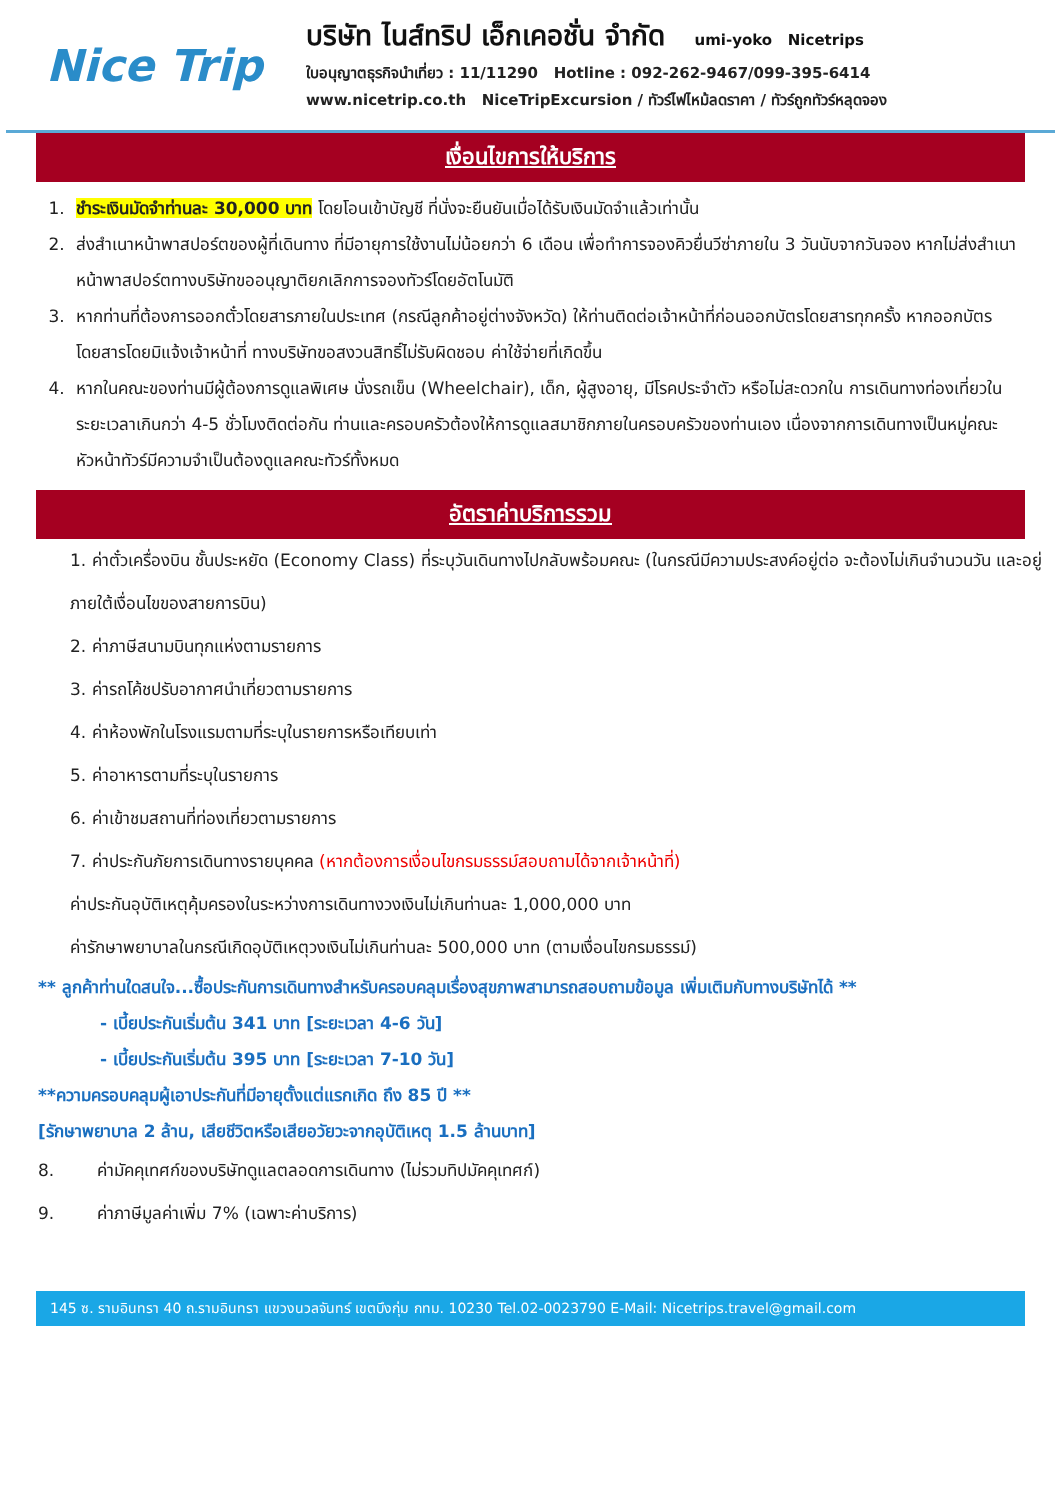Nice Trip
บริษัท ไนส์ทริป เอ็กเคอชั่น จำกัด umi-yoko Nicetrips
ใบอนุญาตธุรกิจนำเที่ยว : 11/11290 Hotline : 092-262-9467/099-395-6414
www.nicetrip.co.th NiceTripExcursion / ทัวร์ไฟไหม้ลดราคา / ทัวร์ถูกทัวร์หลุดจอง
เงื่อนไขการให้บริการ
1. ชำระเงินมัดจำท่านละ 30,000 บาท โดยโอนเข้าบัญชี ที่นั่งจะยืนยันเมื่อได้รับเงินมัดจำแล้วเท่านั้น
2. ส่งสำเนาหน้าพาสปอร์ตของผู้ที่เดินทาง ที่มีอายุการใช้งานไม่น้อยกว่า 6 เดือน เพื่อทำการจองคิวยื่นวีซ่าภายใน 3 วันนับจากวันจอง หากไม่ส่งสำเนาหน้าพาสปอร์ตทางบริษัทขออนุญาติยกเลิกการจองทัวร์โดยอัตโนมัติ
3. หากท่านที่ต้องการออกตั๋วโดยสารภายในประเทศ (กรณีลูกค้าอยู่ต่างจังหวัด) ให้ท่านติดต่อเจ้าหน้าที่ก่อนออกบัตรโดยสารทุกครั้ง หากออกบัตรโดยสารโดยมิแจ้งเจ้าหน้าที่ ทางบริษัทขอสงวนสิทธิ์ไม่รับผิดชอบ ค่าใช้จ่ายที่เกิดขึ้น
4. หากในคณะของท่านมีผู้ต้องการดูแลพิเศษ นั่งรถเข็น (Wheelchair), เด็ก, ผู้สูงอายุ, มีโรคประจำตัว หรือไม่สะดวกใน การเดินทางท่องเที่ยวในระยะเวลาเกินกว่า 4-5 ชั่วโมงติดต่อกัน ท่านและครอบครัวต้องให้การดูแลสมาชิกภายในครอบครัวของท่านเอง เนื่องจากการเดินทางเป็นหมู่คณะ หัวหน้าทัวร์มีความจำเป็นต้องดูแลคณะทัวร์ทั้งหมด
อัตราค่าบริการรวม
1. ค่าตั๋วเครื่องบิน ชั้นประหยัด (Economy Class) ที่ระบุวันเดินทางไปกลับพร้อมคณะ (ในกรณีมีความประสงค์อยู่ต่อ จะต้องไม่เกินจำนวนวัน และอยู่ภายใต้เงื่อนไขของสายการบิน)
2. ค่าภาษีสนามบินทุกแห่งตามรายการ
3. ค่ารถโค้ชปรับอากาศนำเที่ยวตามรายการ
4. ค่าห้องพักในโรงแรมตามที่ระบุในรายการหรือเทียบเท่า
5. ค่าอาหารตามที่ระบุในรายการ
6. ค่าเข้าชมสถานที่ท่องเที่ยวตามรายการ
7. ค่าประกันภัยการเดินทางรายบุคคล (หากต้องการเงื่อนไขกรมธรรม์สอบถามได้จากเจ้าหน้าที่)
ค่าประกันอุบัติเหตุคุ้มครองในระหว่างการเดินทางวงเงินไม่เกินท่านละ 1,000,000 บาท
ค่ารักษาพยาบาลในกรณีเกิดอุบัติเหตุวงเงินไม่เกินท่านละ 500,000 บาท (ตามเงื่อนไขกรมธรรม์)
** ลูกค้าท่านใดสนใจ...ซื้อประกันการเดินทางสำหรับครอบคลุมเรื่องสุขภาพสามารถสอบถามข้อมูล เพิ่มเติมกับทางบริษัทได้ **
- เบี้ยประกันเริ่มต้น 341 บาท [ระยะเวลา 4-6 วัน]
- เบี้ยประกันเริ่มต้น 395 บาท [ระยะเวลา 7-10 วัน]
**ความครอบคลุมผู้เอาประกันที่มีอายุตั้งแต่แรกเกิด ถึง 85 ปี **
[รักษาพยาบาล 2 ล้าน, เสียชีวิตหรือเสียอวัยวะจากอุบัติเหตุ 1.5 ล้านบาท]
8. ค่ามัคคุเทศก์ของบริษัทดูแลตลอดการเดินทาง (ไม่รวมทิปมัคคุเทศก์)
9. ค่าภาษีมูลค่าเพิ่ม 7% (เฉพาะค่าบริการ)
145 ซ. รามอินทรา 40 ถ.รามอินทรา แขวงนวลจันทร์ เขตบึงกุ่ม กทม. 10230 Tel.02-0023790 E-Mail: Nicetrips.travel@gmail.com